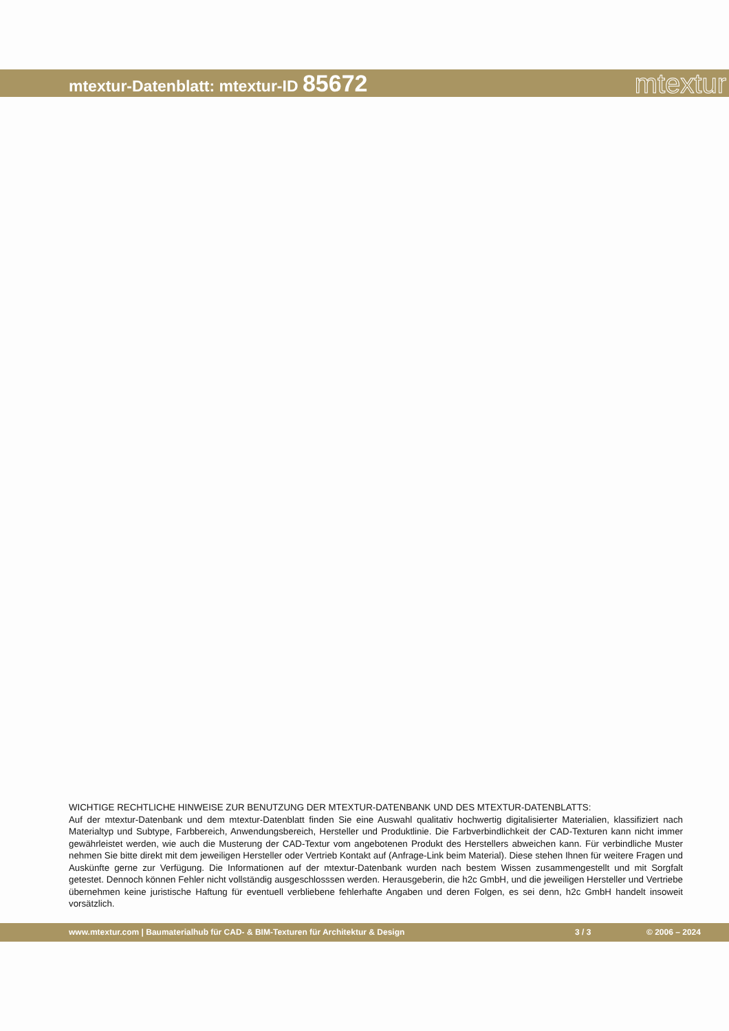mtextur-Datenblatt: mtextur-ID 85672
mtextur
WICHTIGE RECHTLICHE HINWEISE ZUR BENUTZUNG DER MTEXTUR-DATENBANK UND DES MTEXTUR-DATENBLATTS:
Auf der mtextur-Datenbank und dem mtextur-Datenblatt finden Sie eine Auswahl qualitativ hochwertig digitalisierter Materialien, klassifiziert nach Materialtyp und Subtype, Farbbereich, Anwendungsbereich, Hersteller und Produktlinie. Die Farbverbindlichkeit der CAD-Texturen kann nicht immer gewährleistet werden, wie auch die Musterung der CAD-Textur vom angebotenen Produkt des Herstellers abweichen kann. Für verbindliche Muster nehmen Sie bitte direkt mit dem jeweiligen Hersteller oder Vertrieb Kontakt auf (Anfrage-Link beim Material). Diese stehen Ihnen für weitere Fragen und Auskünfte gerne zur Verfügung. Die Informationen auf der mtextur-Datenbank wurden nach bestem Wissen zusammengestellt und mit Sorgfalt getestet. Dennoch können Fehler nicht vollständig ausgeschlosssen werden. Herausgeberin, die h2c GmbH, und die jeweiligen Hersteller und Vertriebe übernehmen keine juristische Haftung für eventuell verbliebene fehlerhafte Angaben und deren Folgen, es sei denn, h2c GmbH handelt insoweit vorsätzlich.
www.mtextur.com | Baumaterialhub für CAD- & BIM-Texturen für Architektur & Design 3 / 3 © 2006 – 2024